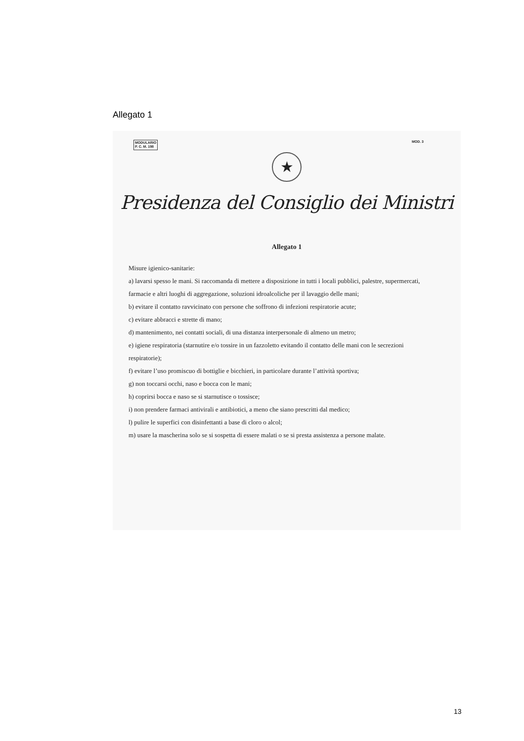Allegato 1
MODULARIO
P. C. M. 198
MOD. 3
★
Presidenza del Consiglio dei Ministri
Allegato 1
Misure igienico-sanitarie:
a) lavarsi spesso le mani. Si raccomanda di mettere a disposizione in tutti i locali pubblici, palestre, supermercati, farmacie e altri luoghi di aggregazione, soluzioni idroalcoliche per il lavaggio delle mani;
b) evitare il contatto ravvicinato con persone che soffrono di infezioni respiratorie acute;
c) evitare abbracci e strette di mano;
d) mantenimento, nei contatti sociali, di una distanza interpersonale di almeno un metro;
e) igiene respiratoria (starnutire e/o tossire in un fazzoletto evitando il contatto delle mani con le secrezioni respiratorie);
f) evitare l’uso promiscuo di bottiglie e bicchieri, in particolare durante l’attività sportiva;
g) non toccarsi occhi, naso e bocca con le mani;
h) coprirsi bocca e naso se si starnutisce o tossisce;
i) non prendere farmaci antivirali e antibiotici, a meno che siano prescritti dal medico;
l) pulire le superfici con disinfettanti a base di cloro o alcol;
m) usare la mascherina solo se si sospetta di essere malati o se si presta assistenza a persone malate.
13